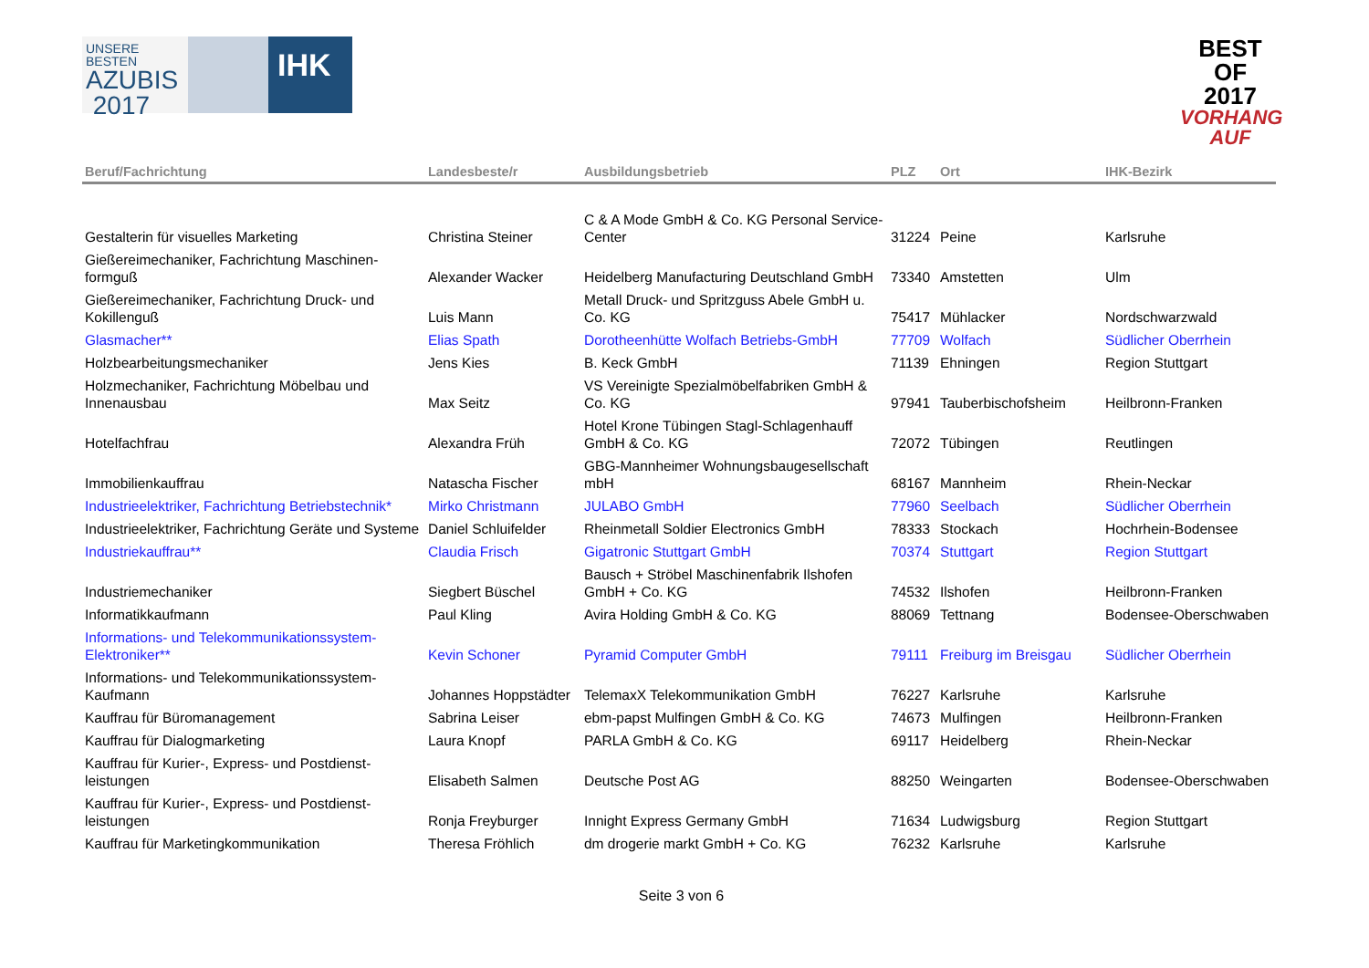UNSERE BESTEN
AZUBIS
2017
IHK
BEST
OF
2017
VORHANG AUF
| Beruf/Fachrichtung | Landesbeste/r | Ausbildungsbetrieb | PLZ | Ort | IHK-Bezirk |
| --- | --- | --- | --- | --- | --- |
| Gestalterin für visuelles Marketing | Christina Steiner | C & A Mode GmbH & Co. KG Personal Service-Center | 31224 | Peine | Karlsruhe |
| Gießereimechaniker, Fachrichtung Maschinen-formguß | Alexander Wacker | Heidelberg Manufacturing Deutschland GmbH | 73340 | Amstetten | Ulm |
| Gießereimechaniker, Fachrichtung Druck- und Kokillenguß | Luis Mann | Metall Druck- und Spritzguss Abele GmbH u. Co. KG | 75417 | Mühlacker | Nordschwarzwald |
| Glasmacher** | Elias Spath | Dorotheenhütte Wolfach Betriebs-GmbH | 77709 | Wolfach | Südlicher Oberrhein |
| Holzbearbeitungsmechaniker | Jens Kies | B. Keck GmbH | 71139 | Ehningen | Region Stuttgart |
| Holzmechaniker, Fachrichtung Möbelbau und Innenausbau | Max Seitz | VS Vereinigte Spezialmöbelfabriken GmbH & Co. KG | 97941 | Tauberbischofsheim | Heilbronn-Franken |
| Hotelfachfrau | Alexandra Früh | Hotel Krone Tübingen Stagl-Schlagenhauff GmbH & Co. KG | 72072 | Tübingen | Reutlingen |
| Immobilienkauffrau | Natascha Fischer | GBG-Mannheimer Wohnungsbaugesellschaft mbH | 68167 | Mannheim | Rhein-Neckar |
| Industrieelektriker, Fachrichtung Betriebstechnik* | Mirko Christmann | JULABO GmbH | 77960 | Seelbach | Südlicher Oberrhein |
| Industrieelektriker, Fachrichtung Geräte und Systeme | Daniel Schluifelder | Rheinmetall Soldier Electronics GmbH | 78333 | Stockach | Hochrhein-Bodensee |
| Industriekauffrau** | Claudia Frisch | Gigatronic Stuttgart GmbH | 70374 | Stuttgart | Region Stuttgart |
| Industriemechaniker | Siegbert Büschel | Bausch + Ströbel Maschinenfabrik Ilshofen GmbH + Co. KG | 74532 | Ilshofen | Heilbronn-Franken |
| Informatikkaufmann | Paul Kling | Avira Holding GmbH & Co. KG | 88069 | Tettnang | Bodensee-Oberschwaben |
| Informations- und Telekommunikationssystem-Elektroniker** | Kevin Schoner | Pyramid Computer GmbH | 79111 | Freiburg im Breisgau | Südlicher Oberrhein |
| Informations- und Telekommunikationssystem-Kaufmann | Johannes Hoppstädter | TelemaxX Telekommunikation GmbH | 76227 | Karlsruhe | Karlsruhe |
| Kauffrau für Büromanagement | Sabrina Leiser | ebm-papst Mulfingen GmbH & Co. KG | 74673 | Mulfingen | Heilbronn-Franken |
| Kauffrau für Dialogmarketing | Laura Knopf | PARLA GmbH & Co. KG | 69117 | Heidelberg | Rhein-Neckar |
| Kauffrau für Kurier-, Express- und Postdienst-leistungen | Elisabeth Salmen | Deutsche Post AG | 88250 | Weingarten | Bodensee-Oberschwaben |
| Kauffrau für Kurier-, Express- und Postdienst-leistungen | Ronja Freyburger | Innight Express Germany GmbH | 71634 | Ludwigsburg | Region Stuttgart |
| Kauffrau für Marketingkommunikation | Theresa Fröhlich | dm drogerie markt GmbH + Co. KG | 76232 | Karlsruhe | Karlsruhe |
Seite 3 von 6